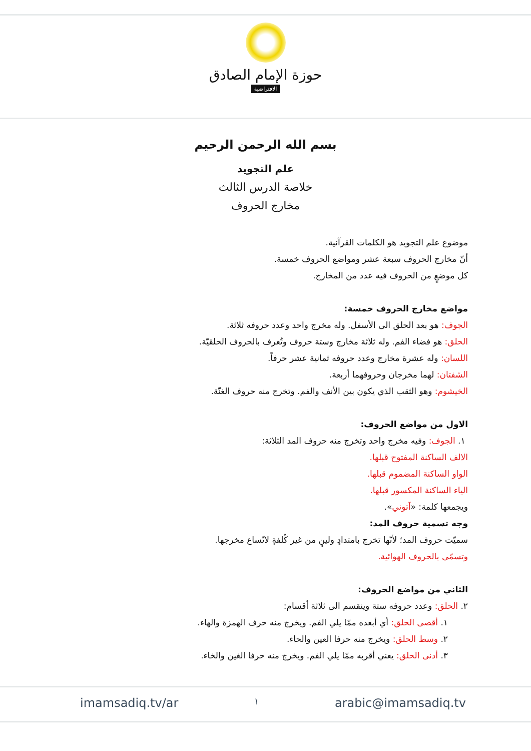حوزة الإمام الصادق
الافتراضية
بسم الله الرحمن الرحيم
علم التجويد
خلاصة الدرس الثالث
مخارج الحروف
موضوع علم التجويد هو الكلمات القرآنية.
أنّ مخارج الحروف سبعة عشر ومواضع الحروف خمسة.
كل موضعٍ من الحروف فيه عدد من المخارج.
مواضع مخارج الحروف خمسة:
الجوف: هو بعد الحلق الى الأسفل. وله مخرج واحد وعدد حروفه ثلاثة.
الحلق: هو فضاء الفم. وله ثلاثة مخارج وستة حروف وتُعرف بالحروف الحلقيّة.
اللسان: وله عشرة مخارج وعدد حروفه ثمانية عشر حرفاً.
الشفتان: لهما مخرجان وحروفهما أربعة.
الخيشوم: وهو الثقب الذي يكون بين الأنف والفم. وتخرج منه حروف الغنّة.
الاول من مواضع الحروف:
١. الجوف: وفيه مخرج واحد وتخرج منه حروف المد الثلاثة:
الالف الساكنة المفتوح قبلها.
الواو الساكنة المضموم قبلها.
الياء الساكنة المكسور قبلها.
ويجمعها كلمة: «آتوني».
وجه تسمية حروف المد:
سميّت حروف المد؛ لأنّها تخرج بامتدادٍ ولينٍ من غير كُلفةٍ لاتّساع مخرجها.
وتسمّى بالحروف الهوائية.
الثاني من مواضع الحروف:
٢. الحلق: وعدد حروفه ستة وينقسم الى ثلاثة أقسام:
١. أقصى الحلق: أي أبعده ممّا يلي الفم. ويخرج منه حرف الهمزة والهاء.
٢. وسط الحلق: ويخرج منه حرفا العين والحاء.
٣. أدنى الحلق: يعني أقربه ممّا يلي الفم. ويخرج منه حرفا الغين والخاء.
imamsadiq.tv/ar ١ arabic@imamsadiq.tv